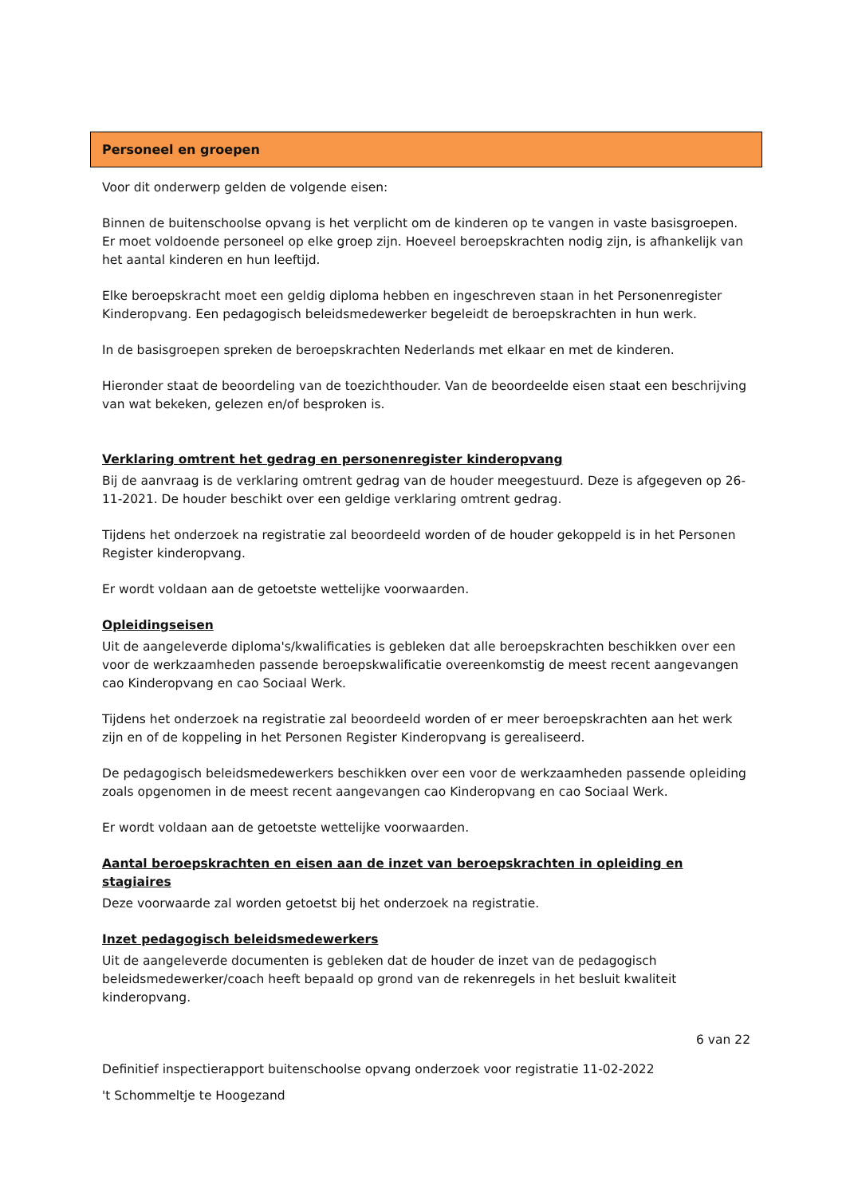Personeel en groepen
Voor dit onderwerp gelden de volgende eisen:
Binnen de buitenschoolse opvang is het verplicht om de kinderen op te vangen in vaste basisgroepen. Er moet voldoende personeel op elke groep zijn. Hoeveel beroepskrachten nodig zijn, is afhankelijk van het aantal kinderen en hun leeftijd.
Elke beroepskracht moet een geldig diploma hebben en ingeschreven staan in het Personenregister Kinderopvang. Een pedagogisch beleidsmedewerker begeleidt de beroepskrachten in hun werk.
In de basisgroepen spreken de beroepskrachten Nederlands met elkaar en met de kinderen.
Hieronder staat de beoordeling van de toezichthouder. Van de beoordeelde eisen staat een beschrijving van wat bekeken, gelezen en/of besproken is.
Verklaring omtrent het gedrag en personenregister kinderopvang
Bij de aanvraag is de verklaring omtrent gedrag van de houder meegestuurd. Deze is afgegeven op 26-11-2021. De houder beschikt over een geldige verklaring omtrent gedrag.
Tijdens het onderzoek na registratie zal beoordeeld worden of de houder gekoppeld is in het Personen Register kinderopvang.
Er wordt voldaan aan de getoetste wettelijke voorwaarden.
Opleidingseisen
Uit de aangeleverde diploma's/kwalificaties is gebleken dat alle beroepskrachten beschikken over een voor de werkzaamheden passende beroepskwalificatie overeenkomstig de meest recent aangevangen cao Kinderopvang en cao Sociaal Werk.
Tijdens het onderzoek na registratie zal beoordeeld worden of er meer beroepskrachten aan het werk zijn en of de koppeling in het Personen Register Kinderopvang is gerealiseerd.
De pedagogisch beleidsmedewerkers beschikken over een voor de werkzaamheden passende opleiding zoals opgenomen in de meest recent aangevangen cao Kinderopvang en cao Sociaal Werk.
Er wordt voldaan aan de getoetste wettelijke voorwaarden.
Aantal beroepskrachten en eisen aan de inzet van beroepskrachten in opleiding en stagiaires
Deze voorwaarde zal worden getoetst bij het onderzoek na registratie.
Inzet pedagogisch beleidsmedewerkers
Uit de aangeleverde documenten is gebleken dat de houder de inzet van de pedagogisch beleidsmedewerker/coach heeft bepaald op grond van de rekenregels in het besluit kwaliteit kinderopvang.
6 van 22
Definitief inspectierapport buitenschoolse opvang onderzoek voor registratie 11-02-2022
't Schommeltje te Hoogezand